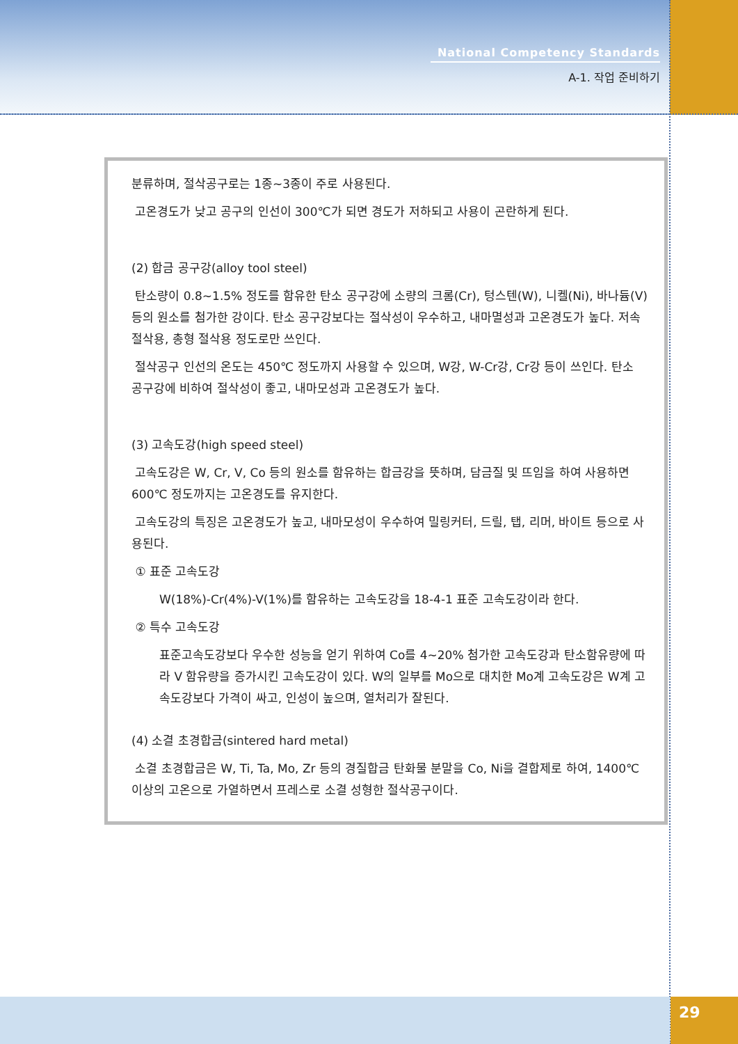National Competency Standards
A-1. 작업 준비하기
분류하며, 절삭공구로는 1종~3종이 주로 사용된다.
고온경도가 낮고 공구의 인선이 300℃가 되면 경도가 저하되고 사용이 곤란하게 된다.
(2) 합금 공구강(alloy tool steel)
탄소량이 0.8~1.5% 정도를 함유한 탄소 공구강에 소량의 크롬(Cr), 텅스텐(W), 니켈(Ni), 바나듐(V) 등의 원소를 첨가한 강이다. 탄소 공구강보다는 절삭성이 우수하고, 내마멸성과 고온경도가 높다. 저속 절삭용, 총형 절삭용 정도로만 쓰인다.
절삭공구 인선의 온도는 450℃ 정도까지 사용할 수 있으며, W강, W-Cr강, Cr강 등이 쓰인다. 탄소 공구강에 비하여 절삭성이 좋고, 내마모성과 고온경도가 높다.
(3) 고속도강(high speed steel)
고속도강은 W, Cr, V, Co 등의 원소를 함유하는 합금강을 뜻하며, 담금질 및 뜨임을 하여 사용하면 600℃ 정도까지는 고온경도를 유지한다.
고속도강의 특징은 고온경도가 높고, 내마모성이 우수하여 밀링커터, 드릴, 탭, 리머, 바이트 등으로 사용된다.
① 표준 고속도강
W(18%)-Cr(4%)-V(1%)를 함유하는 고속도강을 18-4-1 표준 고속도강이라 한다.
② 특수 고속도강
표준고속도강보다 우수한 성능을 얻기 위하여 Co를 4~20% 첨가한 고속도강과 탄소함유량에 따라 V 함유량을 증가시킨 고속도강이 있다. W의 일부를 Mo으로 대치한 Mo계 고속도강은 W계 고속도강보다 가격이 싸고, 인성이 높으며, 열처리가 잘된다.
(4) 소결 초경합금(sintered hard metal)
소결 초경합금은 W, Ti, Ta, Mo, Zr 등의 경질합금 탄화물 분말을 Co, Ni을 결합제로 하여, 1400℃ 이상의 고온으로 가열하면서 프레스로 소결 성형한 절삭공구이다.
29